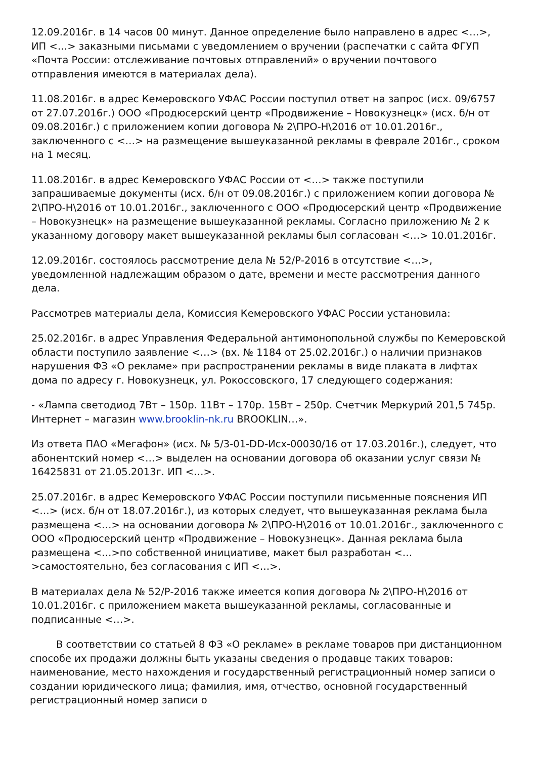12.09.2016г. в 14 часов 00 минут. Данное определение было направлено в адрес <…>, ИП <…> заказными письмами с уведомлением о вручении (распечатки с сайта ФГУП «Почта России: отслеживание почтовых отправлений» о вручении почтового отправления имеются в материалах дела).
11.08.2016г. в адрес Кемеровского УФАС России поступил ответ на запрос (исх. 09/6757 от 27.07.2016г.) ООО «Продюсерский центр «Продвижение – Новокузнецк» (исх. б/н от 09.08.2016г.) с приложением копии договора № 2\ПРО-Н\2016 от 10.01.2016г., заключенного с <…> на размещение вышеуказанной рекламы в феврале 2016г., сроком на 1 месяц.
11.08.2016г. в адрес Кемеровского УФАС России от <…> также поступили запрашиваемые документы (исх. б/н от 09.08.2016г.) с приложением копии договора № 2\ПРО-Н\2016 от 10.01.2016г., заключенного с ООО «Продюсерский центр «Продвижение – Новокузнецк» на размещение вышеуказанной рекламы. Согласно приложению № 2 к указанному договору макет вышеуказанной рекламы был согласован <…> 10.01.2016г.
12.09.2016г. состоялось рассмотрение дела № 52/Р-2016 в отсутствие <…>, уведомленной надлежащим образом о дате, времени и месте рассмотрения данного дела.
Рассмотрев материалы дела, Комиссия Кемеровского УФАС России установила:
25.02.2016г. в адрес Управления Федеральной антимонопольной службы по Кемеровской области поступило заявление <…> (вх. № 1184 от 25.02.2016г.) о наличии признаков нарушения ФЗ «О рекламе» при распространении рекламы в виде плаката в лифтах дома по адресу г. Новокузнецк, ул. Рокоссовского, 17 следующего содержания:
- «Лампа светодиод 7Вт – 150р. 11Вт – 170р. 15Вт – 250р. Счетчик Меркурий 201,5 745р. Интернет – магазин www.brooklin-nk.ru BROOKLIN…».
Из ответа ПАО «Мегафон» (исх. № 5/3-01-DD-Исх-00030/16 от 17.03.2016г.), следует, что абонентский номер <…> выделен на основании договора об оказании услуг связи № 16425831 от 21.05.2013г. ИП <…>.
25.07.2016г. в адрес Кемеровского УФАС России поступили письменные пояснения ИП <…> (исх. б/н от 18.07.2016г.), из которых следует, что вышеуказанная реклама была размещена <…> на основании договора № 2\ПРО-Н\2016 от 10.01.2016г., заключенного с ООО «Продюсерский центр «Продвижение – Новокузнецк». Данная реклама была размещена <…>по собственной инициативе, макет был разработан <…>самостоятельно, без согласования с ИП <…>.
В материалах дела № 52/Р-2016 также имеется копия договора № 2\ПРО-Н\2016 от 10.01.2016г. с приложением макета вышеуказанной рекламы, согласованные и подписанные <…>.
В соответствии со статьей 8 ФЗ «О рекламе» в рекламе товаров при дистанционном способе их продажи должны быть указаны сведения о продавце таких товаров: наименование, место нахождения и государственный регистрационный номер записи о создании юридического лица; фамилия, имя, отчество, основной государственный регистрационный номер записи о